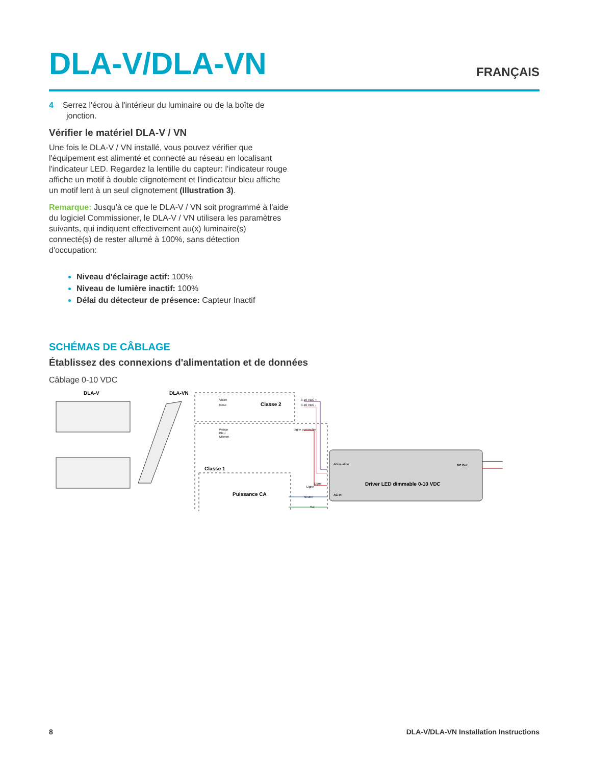DLA-V/DLA-VN
FRANÇAIS
4 Serrez l'écrou à l'intérieur du luminaire ou de la boîte de jonction.
Vérifier le matériel DLA-V / VN
Une fois le DLA-V / VN installé, vous pouvez vérifier que l'équipement est alimenté et connecté au réseau en localisant l'indicateur LED. Regardez la lentille du capteur: l'indicateur rouge affiche un motif à double clignotement et l'indicateur bleu affiche un motif lent à un seul clignotement (Illustration 3).
Remarque: Jusqu'à ce que le DLA-V / VN soit programmé à l'aide du logiciel Commissioner, le DLA-V / VN utilisera les paramètres suivants, qui indiquent effectivement au(x) luminaire(s) connecté(s) de rester allumé à 100%, sans détection d'occupation:
Niveau d'éclairage actif: 100%
Niveau de lumière inactif: 100%
Délai du détecteur de présence: Capteur Inactif
SCHÉMAS DE CÂBLAGE
Établissez des connexions d'alimentation et de données
Câblage 0-10 VDC
DLA-V
DLA-VN
Classe 2
Violet
Rose
0-10 VDC +
0-10 VDC -
Rouge
Bleu
Marron
Ligne commutée
Classe 1
Puissance CA
Ligne
Neutre
Sol
Atténuation
AC In
Ligne
DC Out
Driver LED dimmable 0-10 VDC
8 DLA-V/DLA-VN Installation Instructions